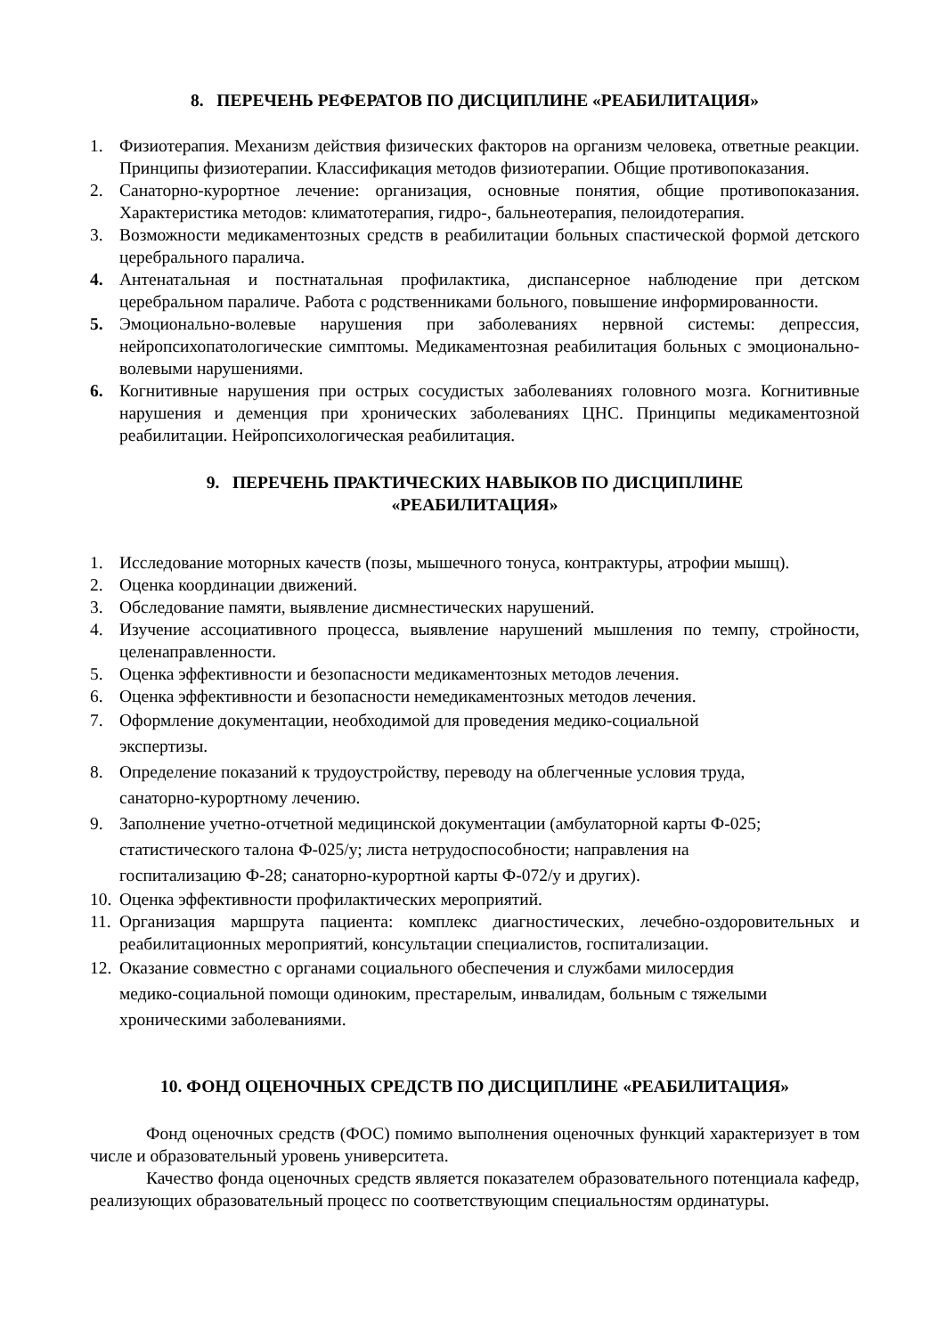8. ПЕРЕЧЕНЬ РЕФЕРАТОВ ПО ДИСЦИПЛИНЕ «РЕАБИЛИТАЦИЯ»
1. Физиотерапия. Механизм действия физических факторов на организм человека, ответные реакции. Принципы физиотерапии. Классификация методов физиотерапии. Общие противопоказания.
2. Санаторно-курортное лечение: организация, основные понятия, общие противопоказания. Характеристика методов: климатотерапия, гидро-, бальнеотерапия, пелоидотерапия.
3. Возможности медикаментозных средств в реабилитации больных спастической формой детского церебрального паралича.
4. Антенатальная и постнатальная профилактика, диспансерное наблюдение при детском церебральном параличе. Работа с родственниками больного, повышение информированности.
5. Эмоционально-волевые нарушения при заболеваниях нервной системы: депрессия, нейропсихопатологические симптомы. Медикаментозная реабилитация больных с эмоционально-волевыми нарушениями.
6. Когнитивные нарушения при острых сосудистых заболеваниях головного мозга. Когнитивные нарушения и деменция при хронических заболеваниях ЦНС. Принципы медикаментозной реабилитации. Нейропсихологическая реабилитация.
9. ПЕРЕЧЕНЬ ПРАКТИЧЕСКИХ НАВЫКОВ ПО ДИСЦИПЛИНЕ
«РЕАБИЛИТАЦИЯ»
1. Исследование моторных качеств (позы, мышечного тонуса, контрактуры, атрофии мышц).
2. Оценка координации движений.
3. Обследование памяти, выявление дисмнестических нарушений.
4. Изучение ассоциативного процесса, выявление нарушений мышления по темпу, стройности, целенаправленности.
5. Оценка эффективности и безопасности медикаментозных методов лечения.
6. Оценка эффективности и безопасности немедикаментозных методов лечения.
7. Оформление документации, необходимой для проведения медико-социальной
экспертизы.
8. Определение показаний к трудоустройству, переводу на облегченные условия труда,
санаторно-курортному лечению.
9. Заполнение учетно-отчетной медицинской документации (амбулаторной карты Ф-025;
статистического талона Ф-025/у; листа нетрудоспособности; направления на
госпитализацию Ф-28; санаторно-курортной карты Ф-072/у и других).
10. Оценка эффективности профилактических мероприятий.
11. Организация маршрута пациента: комплекс диагностических, лечебно-оздоровительных и реабилитационных мероприятий, консультации специалистов, госпитализации.
12. Оказание совместно с органами социального обеспечения и службами милосердия
медико-социальной помощи одиноким, престарелым, инвалидам, больным с тяжелыми
хроническими заболеваниями.
10. ФОНД ОЦЕНОЧНЫХ СРЕДСТВ ПО ДИСЦИПЛИНЕ «РЕАБИЛИТАЦИЯ»
Фонд оценочных средств (ФОС) помимо выполнения оценочных функций характеризует в том числе и образовательный уровень университета.
Качество фонда оценочных средств является показателем образовательного потенциала кафедр, реализующих образовательный процесс по соответствующим специальностям ординатуры.